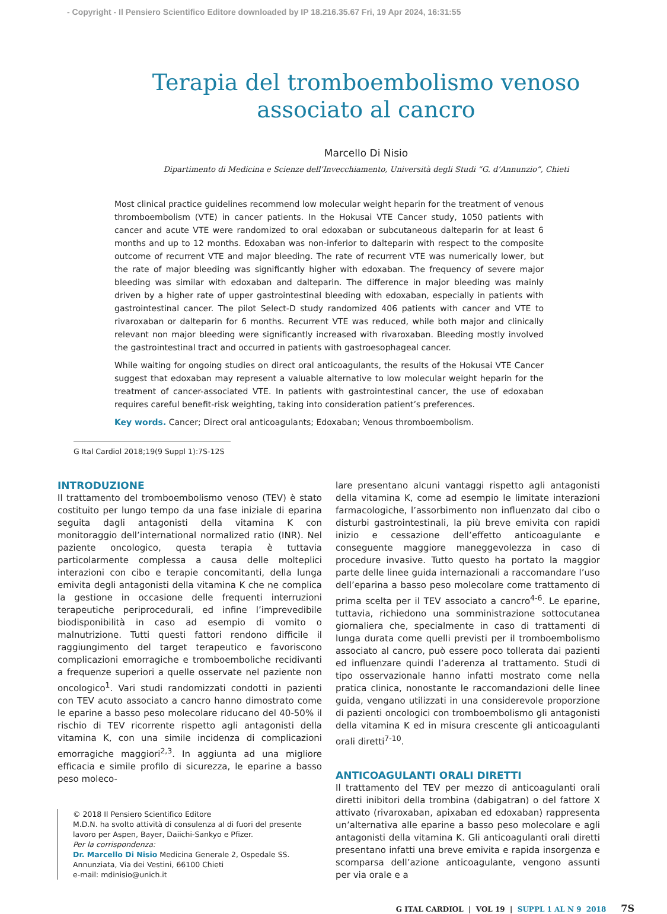- Copyright - Il Pensiero Scientifico Editore downloaded by IP 18.216.35.67 Fri, 19 Apr 2024, 16:31:55
Terapia del tromboembolismo venoso
associato al cancro
Marcello Di Nisio
Dipartimento di Medicina e Scienze dell’Invecchiamento, Università degli Studi “G. d’Annunzio”, Chieti
Most clinical practice guidelines recommend low molecular weight heparin for the treatment of venous thromboembolism (VTE) in cancer patients. In the Hokusai VTE Cancer study, 1050 patients with cancer and acute VTE were randomized to oral edoxaban or subcutaneous dalteparin for at least 6 months and up to 12 months. Edoxaban was non-inferior to dalteparin with respect to the composite outcome of recurrent VTE and major bleeding. The rate of recurrent VTE was numerically lower, but the rate of major bleeding was significantly higher with edoxaban. The frequency of severe major bleeding was similar with edoxaban and dalteparin. The difference in major bleeding was mainly driven by a higher rate of upper gastrointestinal bleeding with edoxaban, especially in patients with gastrointestinal cancer. The pilot Select-D study randomized 406 patients with cancer and VTE to rivaroxaban or dalteparin for 6 months. Recurrent VTE was reduced, while both major and clinically relevant non major bleeding were significantly increased with rivaroxaban. Bleeding mostly involved the gastrointestinal tract and occurred in patients with gastroesophageal cancer.
While waiting for ongoing studies on direct oral anticoagulants, the results of the Hokusai VTE Cancer suggest that edoxaban may represent a valuable alternative to low molecular weight heparin for the treatment of cancer-associated VTE. In patients with gastrointestinal cancer, the use of edoxaban requires careful benefit-risk weighting, taking into consideration patient’s preferences.
Key words. Cancer; Direct oral anticoagulants; Edoxaban; Venous thromboembolism.
G Ital Cardiol 2018;19(9 Suppl 1):7S-12S
INTRODUZIONE
Il trattamento del tromboembolismo venoso (TEV) è stato costituito per lungo tempo da una fase iniziale di eparina seguita dagli antagonisti della vitamina K con monitoraggio dell’international normalized ratio (INR). Nel paziente oncologico, questa terapia è tuttavia particolarmente complessa a causa delle molteplici interazioni con cibo e terapie concomitanti, della lunga emivita degli antagonisti della vitamina K che ne complica la gestione in occasione delle frequenti interruzioni terapeutiche periprocedurali, ed infine l’imprevedibile biodisponibilità in caso ad esempio di vomito o malnutrizione. Tutti questi fattori rendono difficile il raggiungimento del target terapeutico e favoriscono complicazioni emorragiche e tromboemboliche recidivanti a frequenze superiori a quelle osservate nel paziente non oncologico<sup>1</sup>. Vari studi randomizzati condotti in pazienti con TEV acuto associato a cancro hanno dimostrato come le eparine a basso peso molecolare riducano del 40-50% il rischio di TEV ricorrente rispetto agli antagonisti della vitamina K, con una simile incidenza di complicazioni emorragiche maggiori<sup>2,3</sup>. In aggiunta ad una migliore efficacia e simile profilo di sicurezza, le eparine a basso peso moleco-
© 2018 Il Pensiero Scientifico Editore
M.D.N. ha svolto attività di consulenza al di fuori del presente lavoro per Aspen, Bayer, Daiichi-Sankyo e Pfizer.
Per la corrispondenza:
Dr. Marcello Di Nisio Medicina Generale 2, Ospedale SS. Annunziata, Via dei Vestini, 66100 Chieti
e-mail: mdinisio@unich.it
lare presentano alcuni vantaggi rispetto agli antagonisti della vitamina K, come ad esempio le limitate interazioni farmacologiche, l’assorbimento non influenzato dal cibo o disturbi gastrointestinali, la più breve emivita con rapidi inizio e cessazione dell’effetto anticoagulante e conseguente maggiore maneggevolezza in caso di procedure invasive. Tutto questo ha portato la maggior parte delle linee guida internazionali a raccomandare l’uso dell’eparina a basso peso molecolare come trattamento di prima scelta per il TEV associato a cancro<sup>4-6</sup>. Le eparine, tuttavia, richiedono una somministrazione sottocutanea giornaliera che, specialmente in caso di trattamenti di lunga durata come quelli previsti per il tromboembolismo associato al cancro, può essere poco tollerata dai pazienti ed influenzare quindi l’aderenza al trattamento. Studi di tipo osservazionale hanno infatti mostrato come nella pratica clinica, nonostante le raccomandazioni delle linee guida, vengano utilizzati in una considerevole proporzione di pazienti oncologici con tromboembolismo gli antagonisti della vitamina K ed in misura crescente gli anticoagulanti orali diretti<sup>7-10</sup>.
ANTICOAGULANTI ORALI DIRETTI
Il trattamento del TEV per mezzo di anticoagulanti orali diretti inibitori della trombina (dabigatran) o del fattore X attivato (rivaroxaban, apixaban ed edoxaban) rappresenta un’alternativa alle eparine a basso peso molecolare e agli antagonisti della vitamina K. Gli anticoagulanti orali diretti presentano infatti una breve emivita e rapida insorgenza e scomparsa dell’azione anticoagulante, vengono assunti per via orale e a
G ITAL CARDIOL | VOL 19 | SUPPL 1 AL N 9 2018 7S